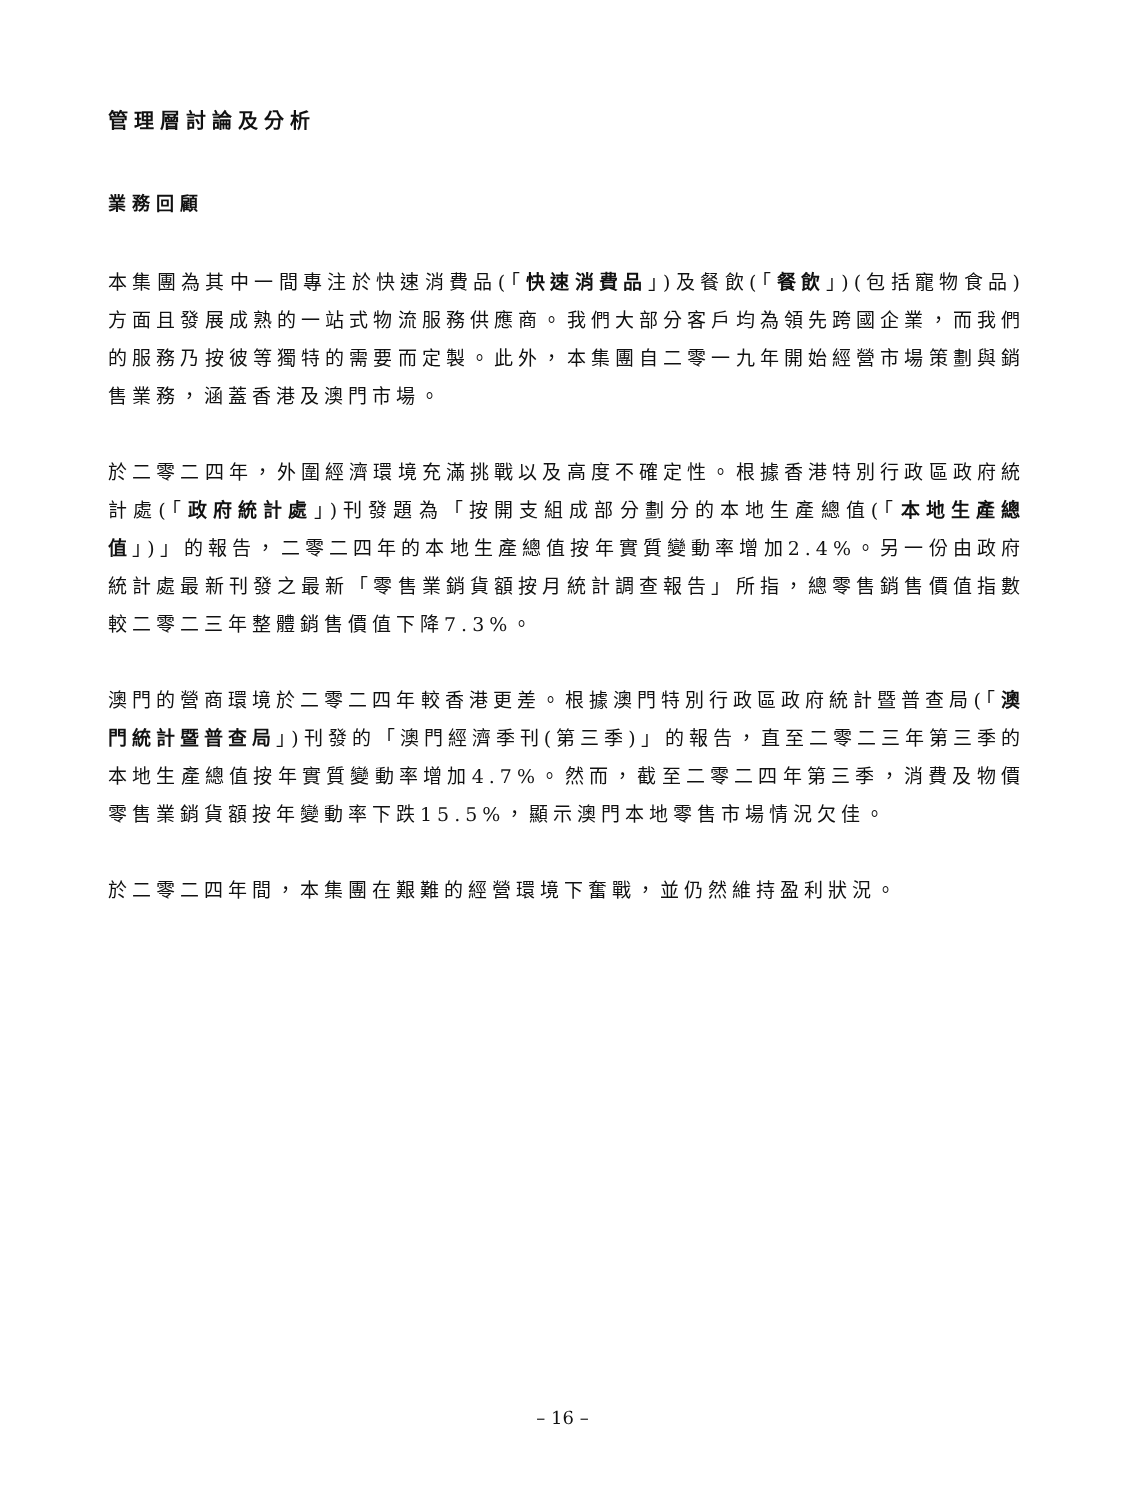管理層討論及分析
業務回顧
本集團為其中一間專注於快速消費品(「快速消費品」)及餐飲(「餐飲」)(包括寵物食品)方面且發展成熟的一站式物流服務供應商。我們大部分客戶均為領先跨國企業，而我們的服務乃按彼等獨特的需要而定製。此外，本集團自二零一九年開始經營市場策劃與銷售業務，涵蓋香港及澳門市場。
於二零二四年，外圍經濟環境充滿挑戰以及高度不確定性。根據香港特別行政區政府統計處(「政府統計處」)刊發題為「按開支組成部分劃分的本地生產總值(「本地生產總值」)」的報告，二零二四年的本地生產總值按年實質變動率增加2.4%。另一份由政府統計處最新刊發之最新「零售業銷貨額按月統計調查報告」所指，總零售銷售價值指數較二零二三年整體銷售價值下降7.3%。
澳門的營商環境於二零二四年較香港更差。根據澳門特別行政區政府統計暨普查局(「澳門統計暨普查局」)刊發的「澳門經濟季刊(第三季)」的報告，直至二零二三年第三季的本地生產總值按年實質變動率增加4.7%。然而，截至二零二四年第三季，消費及物價零售業銷貨額按年變動率下跌15.5%，顯示澳門本地零售市場情況欠佳。
於二零二四年間，本集團在艱難的經營環境下奮戰，並仍然維持盈利狀況。
– 16 –